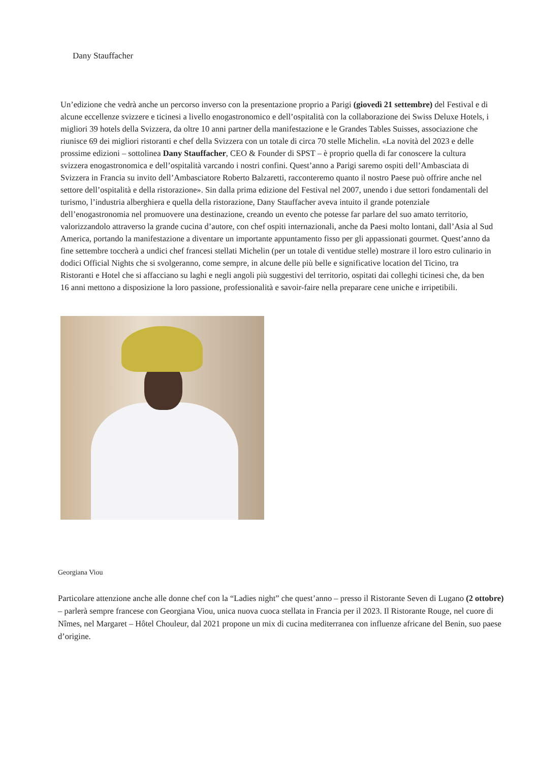Dany Stauffacher
Un’edizione che vedrà anche un percorso inverso con la presentazione proprio a Parigi (giovedì 21 settembre) del Festival e di alcune eccellenze svizzere e ticinesi a livello enogastronomico e dell’ospitalità con la collaborazione dei Swiss Deluxe Hotels, i migliori 39 hotels della Svizzera, da oltre 10 anni partner della manifestazione e le Grandes Tables Suisses, associazione che riunisce 69 dei migliori ristoranti e chef della Svizzera con un totale di circa 70 stelle Michelin. «La novità del 2023 e delle prossime edizioni – sottolinea Dany Stauffacher, CEO & Founder di SPST – è proprio quella di far conoscere la cultura svizzera enogastronomica e dell’ospitalità varcando i nostri confini. Quest’anno a Parigi saremo ospiti dell’Ambasciata di Svizzera in Francia su invito dell’Ambasciatore Roberto Balzaretti, racconteremo quanto il nostro Paese può offrire anche nel settore dell’ospitalità e della ristorazione». Sin dalla prima edizione del Festival nel 2007, unendo i due settori fondamentali del turismo, l’industria alberghiera e quella della ristorazione, Dany Stauffacher aveva intuito il grande potenziale dell’enogastronomia nel promuovere una destinazione, creando un evento che potesse far parlare del suo amato territorio, valorizzandolo attraverso la grande cucina d’autore, con chef ospiti internazionali, anche da Paesi molto lontani, dall’Asia al Sud America, portando la manifestazione a diventare un importante appuntamento fisso per gli appassionati gourmet. Quest’anno da fine settembre toccherà a undici chef francesi stellati Michelin (per un totale di ventidue stelle) mostrare il loro estro culinario in dodici Official Nights che si svolgeranno, come sempre, in alcune delle più belle e significative location del Ticino, tra Ristoranti e Hotel che si affacciano su laghi e negli angoli più suggestivi del territorio, ospitati dai colleghi ticinesi che, da ben 16 anni mettono a disposizione la loro passione, professionalità e savoir-faire nella preparare cene uniche e irripetibili.
Georgiana Viou
Particolare attenzione anche alle donne chef con la “Ladies night” che quest’anno – presso il Ristorante Seven di Lugano (2 ottobre) – parlerà sempre francese con Georgiana Viou, unica nuova cuoca stellata in Francia per il 2023. Il Ristorante Rouge, nel cuore di Nîmes, nel Margaret – Hôtel Chouleur, dal 2021 propone un mix di cucina mediterranea con influenze africane del Benin, suo paese d’origine.